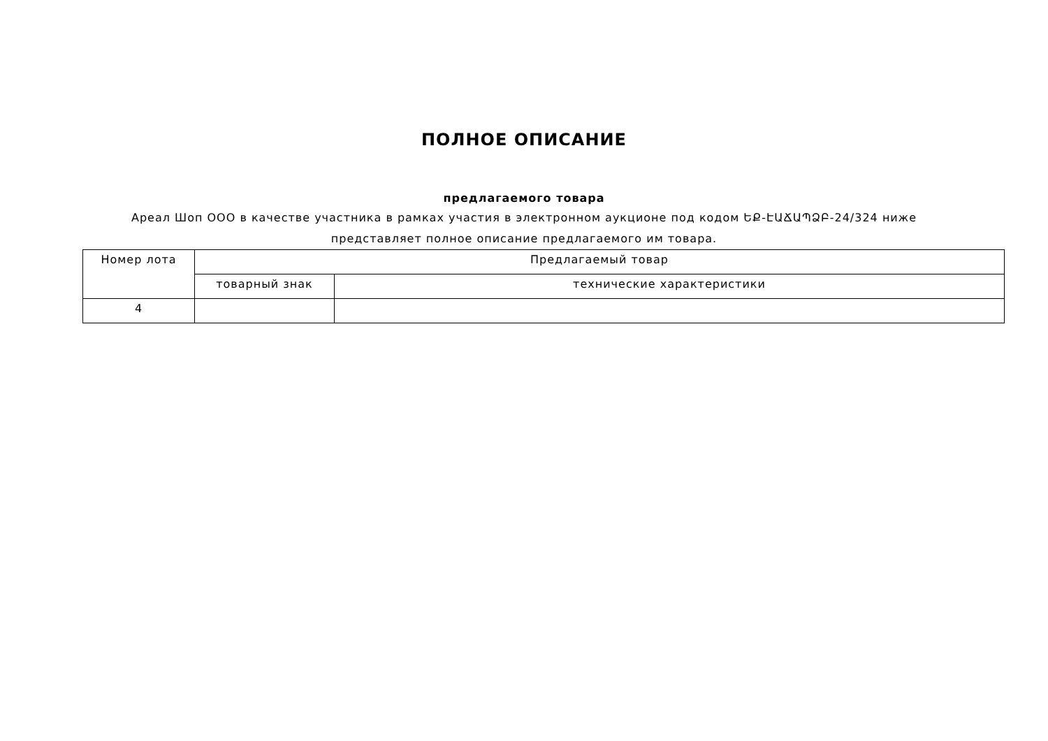ПОЛНОЕ ОПИСАНИЕ
предлагаемого товара
Ареал Шоп ООО в качестве участника в рамках участия в электронном аукционе под кодом ԵՔ-ԷԱՃԱՊՁԲ-24/324 ниже представляет полное описание предлагаемого им товара.
| Номер лота | Предлагаемый товар | |
| --- | --- | --- |
| | товарный знак | технические характеристики |
| 4 | | |